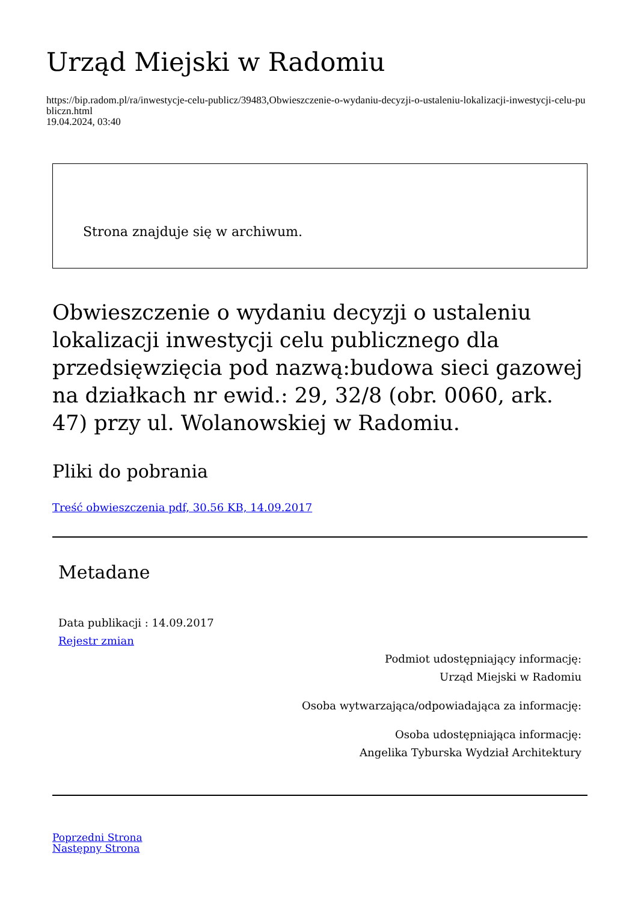Urząd Miejski w Radomiu
https://bip.radom.pl/ra/inwestycje-celu-publicz/39483,Obwieszczenie-o-wydaniu-decyzji-o-ustaleniu-lokalizacji-inwestycji-celu-publiczn.html
19.04.2024, 03:40
Strona znajduje się w archiwum.
Obwieszczenie o wydaniu decyzji o ustaleniu lokalizacji inwestycji celu publicznego dla przedsięwzięcia pod nazwą:budowa sieci gazowej na działkach nr ewid.: 29, 32/8 (obr. 0060, ark. 47) przy ul. Wolanowskiej w Radomiu.
Pliki do pobrania
Treść obwieszczenia pdf, 30.56 KB, 14.09.2017
Metadane
Data publikacji : 14.09.2017
Rejestr zmian
Podmiot udostępniający informację:
Urząd Miejski w Radomiu
Osoba wytwarzająca/odpowiadająca za informację:
Osoba udostępniająca informację:
Angelika Tyburska Wydział Architektury
Poprzedni Strona
Następny Strona